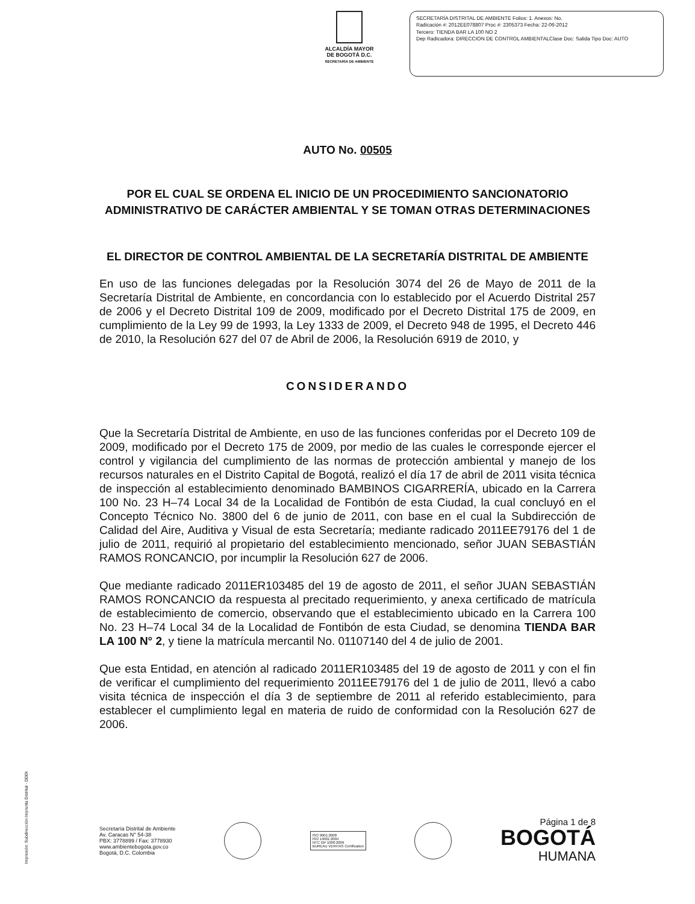ALCALDÍA MAYOR
DE BOGOTÁ D.C.
SECRETARÍA DE AMBIENTE
SECRETARÍA DISTRITAL DE AMBIENTE Folios: 1. Anexos: No.
Radicación #: 2012EE078807 Proc #: 2305373 Fecha: 22-06-2012
Tercero: TIENDA BAR LA 100 NO 2
Dep Radicadora: DIRECCION DE CONTROL AMBIENTALClase Doc: Salida Tipo Doc: AUTO
AUTO No. 00505
POR EL CUAL SE ORDENA EL INICIO DE UN PROCEDIMIENTO SANCIONATORIO ADMINISTRATIVO DE CARÁCTER AMBIENTAL Y SE TOMAN OTRAS DETERMINACIONES
EL DIRECTOR DE CONTROL AMBIENTAL DE LA SECRETARÍA DISTRITAL DE AMBIENTE
En uso de las funciones delegadas por la Resolución 3074 del 26 de Mayo de 2011 de la Secretaría Distrital de Ambiente, en concordancia con lo establecido por el Acuerdo Distrital 257 de 2006 y el Decreto Distrital 109 de 2009, modificado por el Decreto Distrital 175 de 2009, en cumplimiento de la Ley 99 de 1993, la Ley 1333 de 2009, el Decreto 948 de 1995, el Decreto 446 de 2010, la Resolución 627 del 07 de Abril de 2006, la Resolución 6919 de 2010, y
CONSIDERANDO
Que la Secretaría Distrital de Ambiente, en uso de las funciones conferidas por el Decreto 109 de 2009, modificado por el Decreto 175 de 2009, por medio de las cuales le corresponde ejercer el control y vigilancia del cumplimiento de las normas de protección ambiental y manejo de los recursos naturales en el Distrito Capital de Bogotá, realizó el día 17 de abril de 2011 visita técnica de inspección al establecimiento denominado BAMBINOS CIGARRERÍA, ubicado en la Carrera 100 No. 23 H–74 Local 34 de la Localidad de Fontibón de esta Ciudad, la cual concluyó en el Concepto Técnico No. 3800 del 6 de junio de 2011, con base en el cual la Subdirección de Calidad del Aire, Auditiva y Visual de esta Secretaría; mediante radicado 2011EE79176 del 1 de julio de 2011, requirió al propietario del establecimiento mencionado, señor JUAN SEBASTIÁN RAMOS RONCANCIO, por incumplir la Resolución 627 de 2006.
Que mediante radicado 2011ER103485 del 19 de agosto de 2011, el señor JUAN SEBASTIÁN RAMOS RONCANCIO da respuesta al precitado requerimiento, y anexa certificado de matrícula de establecimiento de comercio, observando que el establecimiento ubicado en la Carrera 100 No. 23 H–74 Local 34 de la Localidad de Fontibón de esta Ciudad, se denomina TIENDA BAR LA 100 N° 2, y tiene la matrícula mercantil No. 01107140 del 4 de julio de 2001.
Que esta Entidad, en atención al radicado 2011ER103485 del 19 de agosto de 2011 y con el fin de verificar el cumplimiento del requerimiento 2011EE79176 del 1 de julio de 2011, llevó a cabo visita técnica de inspección el día 3 de septiembre de 2011 al referido establecimiento, para establecer el cumplimiento legal en materia de ruido de conformidad con la Resolución 627 de 2006.
Impresión: Subdirección Imprenta Distrital - DDDI
Secretaría Distrital de Ambiente
Av. Caracas N° 54-38
PBX: 3778899 / Fax: 3778930
www.ambientebogota.gov.co
Bogotá, D.C. Colombia
ISO 9001:2008
ISO 14001:2004
NTC GP 1000:2009
BUREAU VERITAS Certification
Página 1 de 8
BOGOTÁ
HUMANA